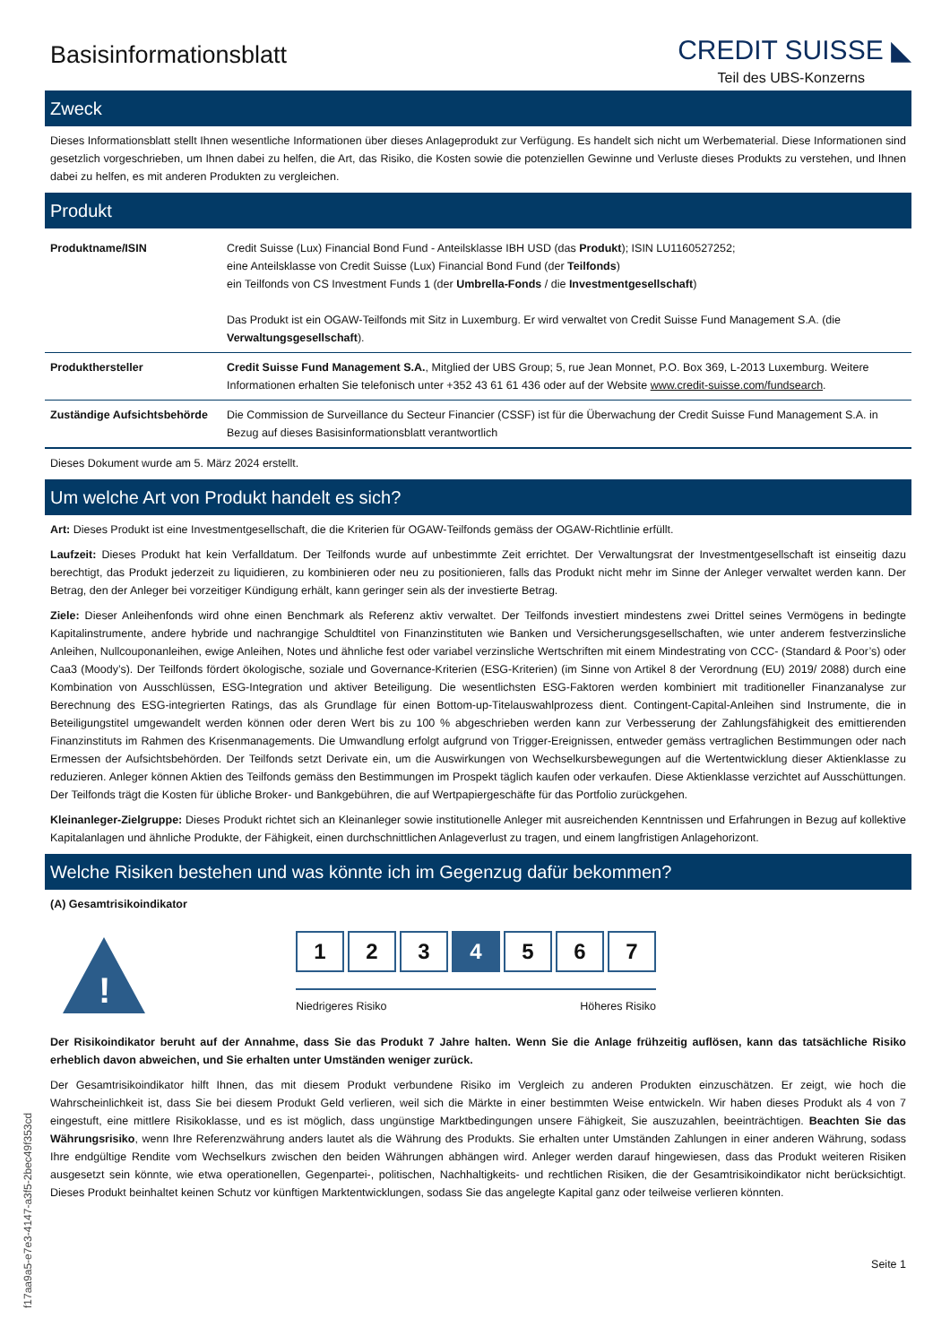Basisinformationsblatt
CREDIT SUISSE ◣
Teil des UBS-Konzerns
Zweck
Dieses Informationsblatt stellt Ihnen wesentliche Informationen über dieses Anlageprodukt zur Verfügung. Es handelt sich nicht um Werbematerial. Diese Informationen sind gesetzlich vorgeschrieben, um Ihnen dabei zu helfen, die Art, das Risiko, die Kosten sowie die potenziellen Gewinne und Verluste dieses Produkts zu verstehen, und Ihnen dabei zu helfen, es mit anderen Produkten zu vergleichen.
Produkt
| Produktname/ISIN | Credit Suisse (Lux) Financial Bond Fund - Anteilsklasse IBH USD (das Produkt ); ISIN LU1160527252; eine Anteilsklasse von Credit Suisse (Lux) Financial Bond Fund (der Teilfonds ) ein Teilfonds von CS Investment Funds 1 (der Umbrella-Fonds / die Investmentgesellschaft ) Das Produkt ist ein OGAW-Teilfonds mit Sitz in Luxemburg. Er wird verwaltet von Credit Suisse Fund Management S.A. (die Verwaltungsgesellschaft ). |
| Produkthersteller | Credit Suisse Fund Management S.A. , Mitglied der UBS Group; 5, rue Jean Monnet, P.O. Box 369, L-2013 Luxemburg. Weitere Informationen erhalten Sie telefonisch unter +352 43 61 61 436 oder auf der Website www.credit-suisse.com/fundsearch . |
| Zuständige Aufsichtsbehörde | Die Commission de Surveillance du Secteur Financier (CSSF) ist für die Überwachung der Credit Suisse Fund Management S.A. in Bezug auf dieses Basisinformationsblatt verantwortlich |
Dieses Dokument wurde am 5. März 2024 erstellt.
Um welche Art von Produkt handelt es sich?
Art: Dieses Produkt ist eine Investmentgesellschaft, die die Kriterien für OGAW-Teilfonds gemäss der OGAW-Richtlinie erfüllt.
Laufzeit: Dieses Produkt hat kein Verfalldatum. Der Teilfonds wurde auf unbestimmte Zeit errichtet. Der Verwaltungsrat der Investmentgesellschaft ist einseitig dazu berechtigt, das Produkt jederzeit zu liquidieren, zu kombinieren oder neu zu positionieren, falls das Produkt nicht mehr im Sinne der Anleger verwaltet werden kann. Der Betrag, den der Anleger bei vorzeitiger Kündigung erhält, kann geringer sein als der investierte Betrag.
Ziele: Dieser Anleihenfonds wird ohne einen Benchmark als Referenz aktiv verwaltet. Der Teilfonds investiert mindestens zwei Drittel seines Vermögens in bedingte Kapitalinstrumente, andere hybride und nachrangige Schuldtitel von Finanzinstituten wie Banken und Versicherungsgesellschaften, wie unter anderem festverzinsliche Anleihen, Nullcouponanleihen, ewige Anleihen, Notes und ähnliche fest oder variabel verzinsliche Wertschriften mit einem Mindestrating von CCC- (Standard & Poor’s) oder Caa3 (Moody’s). Der Teilfonds fördert ökologische, soziale und Governance-Kriterien (ESG-Kriterien) (im Sinne von Artikel 8 der Verordnung (EU) 2019/ 2088) durch eine Kombination von Ausschlüssen, ESG-Integration und aktiver Beteiligung. Die wesentlichsten ESG-Faktoren werden kombiniert mit traditioneller Finanzanalyse zur Berechnung des ESG-integrierten Ratings, das als Grundlage für einen Bottom-up-Titelauswahlprozess dient. Contingent-Capital-Anleihen sind Instrumente, die in Beteiligungstitel umgewandelt werden können oder deren Wert bis zu 100 % abgeschrieben werden kann zur Verbesserung der Zahlungsfähigkeit des emittierenden Finanzinstituts im Rahmen des Krisenmanagements. Die Umwandlung erfolgt aufgrund von Trigger-Ereignissen, entweder gemäss vertraglichen Bestimmungen oder nach Ermessen der Aufsichtsbehörden. Der Teilfonds setzt Derivate ein, um die Auswirkungen von Wechselkursbewegungen auf die Wertentwicklung dieser Aktienklasse zu reduzieren. Anleger können Aktien des Teilfonds gemäss den Bestimmungen im Prospekt täglich kaufen oder verkaufen. Diese Aktienklasse verzichtet auf Ausschüttungen. Der Teilfonds trägt die Kosten für übliche Broker- und Bankgebühren, die auf Wertpapiergeschäfte für das Portfolio zurückgehen.
Kleinanleger-Zielgruppe: Dieses Produkt richtet sich an Kleinanleger sowie institutionelle Anleger mit ausreichenden Kenntnissen und Erfahrungen in Bezug auf kollektive Kapitalanlagen und ähnliche Produkte, der Fähigkeit, einen durchschnittlichen Anlageverlust zu tragen, und einem langfristigen Anlagehorizont.
Welche Risiken bestehen und was könnte ich im Gegenzug dafür bekommen?
(A) Gesamtrisikoindikator
!
1 2 3 4 5 6 7
Niedrigeres Risiko Höheres Risiko
Der Risikoindikator beruht auf der Annahme, dass Sie das Produkt 7 Jahre halten. Wenn Sie die Anlage frühzeitig auflösen, kann das tatsächliche Risiko erheblich davon abweichen, und Sie erhalten unter Umständen weniger zurück.
Der Gesamtrisikoindikator hilft Ihnen, das mit diesem Produkt verbundene Risiko im Vergleich zu anderen Produkten einzuschätzen. Er zeigt, wie hoch die Wahrscheinlichkeit ist, dass Sie bei diesem Produkt Geld verlieren, weil sich die Märkte in einer bestimmten Weise entwickeln. Wir haben dieses Produkt als 4 von 7 eingestuft, eine mittlere Risikoklasse, und es ist möglich, dass ungünstige Marktbedingungen unsere Fähigkeit, Sie auszuzahlen, beeinträchtigen. Beachten Sie das Währungsrisiko, wenn Ihre Referenzwährung anders lautet als die Währung des Produkts. Sie erhalten unter Umständen Zahlungen in einer anderen Währung, sodass Ihre endgültige Rendite vom Wechselkurs zwischen den beiden Währungen abhängen wird. Anleger werden darauf hingewiesen, dass das Produkt weiteren Risiken ausgesetzt sein könnte, wie etwa operationellen, Gegenpartei-, politischen, Nachhaltigkeits- und rechtlichen Risiken, die der Gesamtrisikoindikator nicht berücksichtigt. Dieses Produkt beinhaltet keinen Schutz vor künftigen Marktentwicklungen, sodass Sie das angelegte Kapital ganz oder teilweise verlieren könnten.
Seite 1
f17aa9a5-e7e3-4147-a3f5-2bec49f353cd